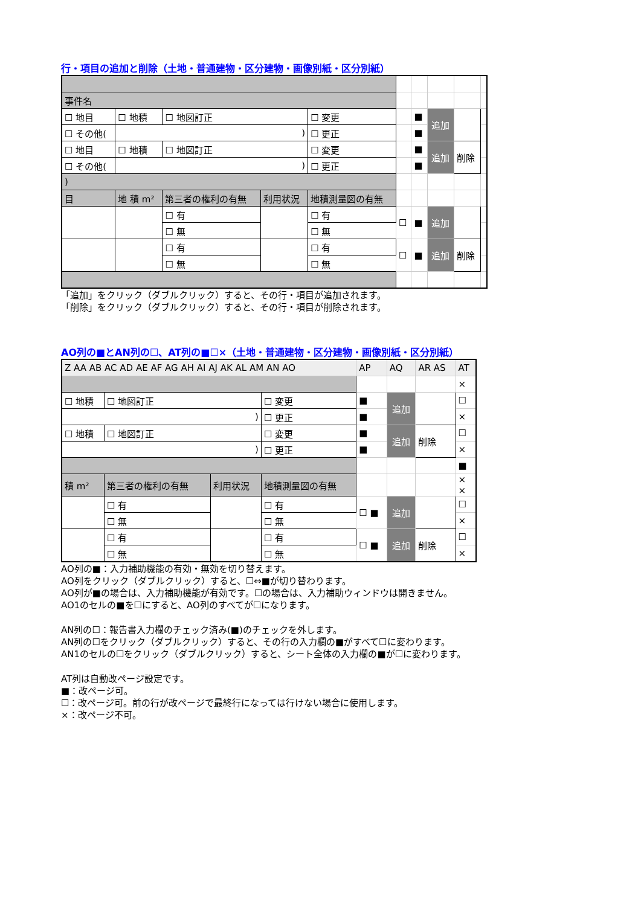行・項目の追加と削除（土地・普通建物・区分建物・画像別紙・区分別紙）
| 事件名 | | | | | | | | | |
| ☐ 地目 | ☐ 地積 | ☐ 地図訂正 | | ☐ 変更 | | ■ | 追加 | | |
| ☐ その他( | ) | | | ☐ 更正 | | ■ | | | |
| ☐ 地目 | ☐ 地積 | ☐ 地図訂正 | | ☐ 変更 | | ■ | 追加 | 削除 | |
| ☐ その他( | ) | | | ☐ 更正 | | ■ | | | |
| ) | | | | | | | | | |
| 目 | 地 積 m² | 第三者の権利の有無 | 利用状況 | 地積測量図の有無 | | | | | |
| | | ☐ 有 | | ☐ 有 | ☐ | ■ | 追加 | | |
| | | ☐ 無 | | ☐ 無 | | | | | |
| | | ☐ 有 | | ☐ 有 | ☐ | ■ | 追加 | 削除 | |
| | | ☐ 無 | | ☐ 無 | | | | | |
「追加」をクリック（ダブルクリック）すると、その行・項目が追加されます。
「削除」をクリック（ダブルクリック）すると、その行・項目が削除されます。
AO列の■とAN列の☐、AT列の■☐×（土地・普通建物・区分建物・画像別紙・区分別紙）
| Z AA AB AC AD AE AF AG AH AI AJ AK AL AM AN AO | | | | AP | AQ | AR AS | AT |
| | | | | | | | × |
| ☐ 地積 | ☐ 地図訂正 | | ☐ 変更 | ■ | 追加 | | ☐ |
| ) | | | ☐ 更正 | ■ | | | × |
| ☐ 地積 | ☐ 地図訂正 | | ☐ 変更 | ■ | 追加 | 削除 | ☐ |
| ) | | | ☐ 更正 | ■ | | | × |
| | | | | | | | ■ |
| 積 m² | 第三者の権利の有無 | 利用状況 | 地積測量図の有無 | | | | × × |
| | ☐ 有 | | ☐ 有 | ☐ ■ | 追加 | | ☐ |
| | ☐ 無 | | ☐ 無 | | | | × |
| | ☐ 有 | | ☐ 有 | ☐ ■ | 追加 | 削除 | ☐ |
| | ☐ 無 | | ☐ 無 | | | | × |
AO列の■：入力補助機能の有効・無効を切り替えます。
AO列をクリック（ダブルクリック）すると、☐⇔■が切り替わります。
AO列が■の場合は、入力補助機能が有効です。☐の場合は、入力補助ウィンドウは開きません。
AO1のセルの■を☐にすると、AO列のすべてが☐になります。
AN列の☐：報告書入力欄のチェック済み(■)のチェックを外します。
AN列の☐をクリック（ダブルクリック）すると、その行の入力欄の■がすべて☐に変わります。
AN1のセルの☐をクリック（ダブルクリック）すると、シート全体の入力欄の■が☐に変わります。
AT列は自動改ページ設定です。
■：改ページ可。
☐：改ページ可。前の行が改ページで最終行になっては行けない場合に使用します。
×：改ページ不可。